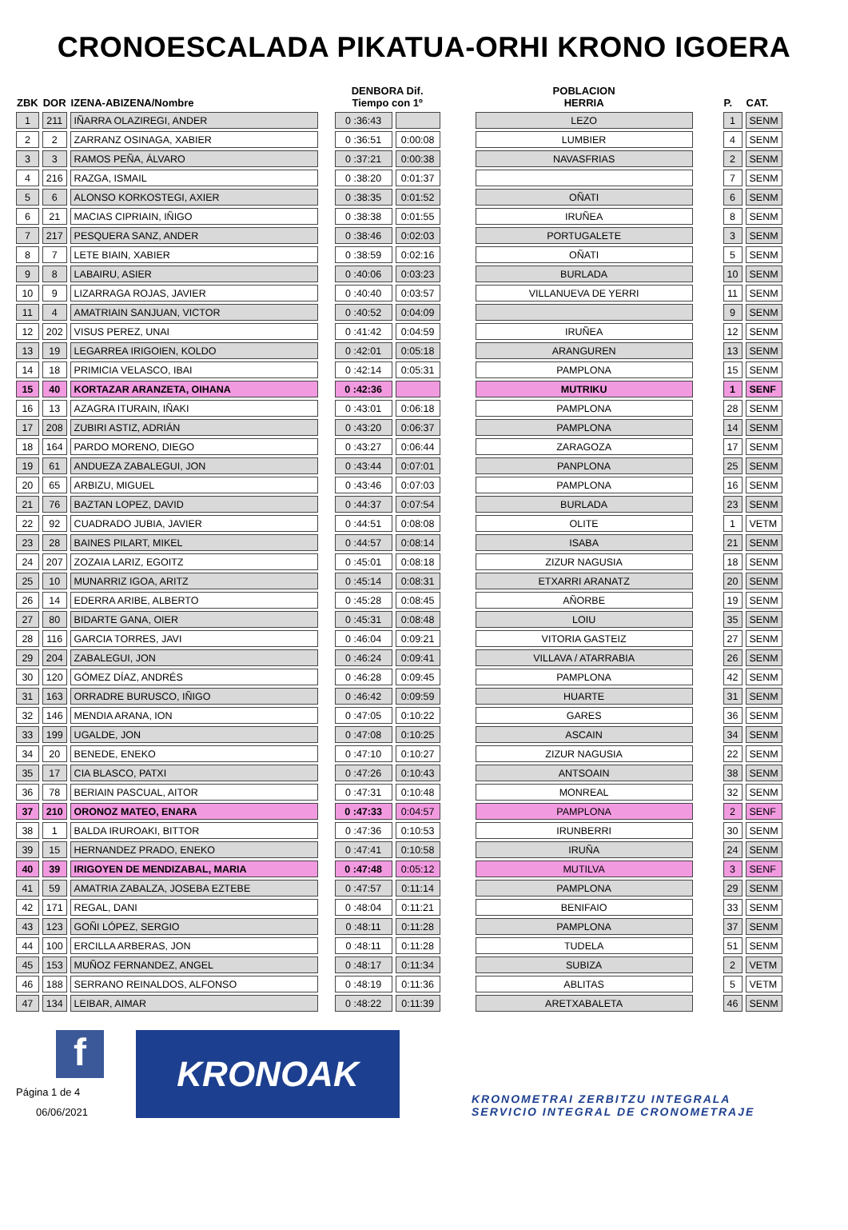CRONOESCALADA PIKATUA-ORHI KRONO IGOERA
| ZBK | DOR | IZENA-ABIZENA/Nombre | | DENBORA Dif. Tiempo con 1º | | | POBLACION HERRIA | | P. | CAT. |
| --- | --- | --- | --- | --- | --- | --- | --- | --- | --- | --- |
| 1 | 211 | IÑARRA OLAZIREGI, ANDER | | 0 :36:43 | | | LEZO | | 1 | SENM |
| 2 | 2 | ZARRANZ OSINAGA, XABIER | | 0 :36:51 | 0:00:08 | | LUMBIER | | 4 | SENM |
| 3 | 3 | RAMOS PEÑA, ÁLVARO | | 0 :37:21 | 0:00:38 | | NAVASFRIAS | | 2 | SENM |
| 4 | 216 | RAZGA, ISMAIL | | 0 :38:20 | 0:01:37 | | | | 7 | SENM |
| 5 | 6 | ALONSO KORKOSTEGI, AXIER | | 0 :38:35 | 0:01:52 | | OÑATI | | 6 | SENM |
| 6 | 21 | MACIAS CIPRIAIN, IÑIGO | | 0 :38:38 | 0:01:55 | | IRUÑEA | | 8 | SENM |
| 7 | 217 | PESQUERA SANZ, ANDER | | 0 :38:46 | 0:02:03 | | PORTUGALETE | | 3 | SENM |
| 8 | 7 | LETE BIAIN, XABIER | | 0 :38:59 | 0:02:16 | | OÑATI | | 5 | SENM |
| 9 | 8 | LABAIRU, ASIER | | 0 :40:06 | 0:03:23 | | BURLADA | | 10 | SENM |
| 10 | 9 | LIZARRAGA ROJAS, JAVIER | | 0 :40:40 | 0:03:57 | | VILLANUEVA DE YERRI | | 11 | SENM |
| 11 | 4 | AMATRIAIN SANJUAN, VICTOR | | 0 :40:52 | 0:04:09 | | | | 9 | SENM |
| 12 | 202 | VISUS PEREZ, UNAI | | 0 :41:42 | 0:04:59 | | IRUÑEA | | 12 | SENM |
| 13 | 19 | LEGARREA IRIGOIEN, KOLDO | | 0 :42:01 | 0:05:18 | | ARANGUREN | | 13 | SENM |
| 14 | 18 | PRIMICIA VELASCO, IBAI | | 0 :42:14 | 0:05:31 | | PAMPLONA | | 15 | SENM |
| 15 | 40 | KORTAZAR ARANZETA, OIHANA | | 0 :42:36 | | | MUTRIKU | | 1 | SENF |
| 16 | 13 | AZAGRA ITURAIN, IÑAKI | | 0 :43:01 | 0:06:18 | | PAMPLONA | | 28 | SENM |
| 17 | 208 | ZUBIRI ASTIZ, ADRIÁN | | 0 :43:20 | 0:06:37 | | PAMPLONA | | 14 | SENM |
| 18 | 164 | PARDO MORENO, DIEGO | | 0 :43:27 | 0:06:44 | | ZARAGOZA | | 17 | SENM |
| 19 | 61 | ANDUEZA ZABALEGUI, JON | | 0 :43:44 | 0:07:01 | | PANPLONA | | 25 | SENM |
| 20 | 65 | ARBIZU, MIGUEL | | 0 :43:46 | 0:07:03 | | PAMPLONA | | 16 | SENM |
| 21 | 76 | BAZTAN LOPEZ, DAVID | | 0 :44:37 | 0:07:54 | | BURLADA | | 23 | SENM |
| 22 | 92 | CUADRADO JUBIA, JAVIER | | 0 :44:51 | 0:08:08 | | OLITE | | 1 | VETM |
| 23 | 28 | BAINES PILART, MIKEL | | 0 :44:57 | 0:08:14 | | ISABA | | 21 | SENM |
| 24 | 207 | ZOZAIA LARIZ, EGOITZ | | 0 :45:01 | 0:08:18 | | ZIZUR NAGUSIA | | 18 | SENM |
| 25 | 10 | MUNARRIZ IGOA, ARITZ | | 0 :45:14 | 0:08:31 | | ETXARRI ARANATZ | | 20 | SENM |
| 26 | 14 | EDERRA ARIBE, ALBERTO | | 0 :45:28 | 0:08:45 | | AÑORBE | | 19 | SENM |
| 27 | 80 | BIDARTE GANA, OIER | | 0 :45:31 | 0:08:48 | | LOIU | | 35 | SENM |
| 28 | 116 | GARCIA TORRES, JAVI | | 0 :46:04 | 0:09:21 | | VITORIA GASTEIZ | | 27 | SENM |
| 29 | 204 | ZABALEGUI, JON | | 0 :46:24 | 0:09:41 | | VILLAVA / ATARRABIA | | 26 | SENM |
| 30 | 120 | GÓMEZ DÍAZ, ANDRÉS | | 0 :46:28 | 0:09:45 | | PAMPLONA | | 42 | SENM |
| 31 | 163 | ORRADRE BURUSCO, IÑIGO | | 0 :46:42 | 0:09:59 | | HUARTE | | 31 | SENM |
| 32 | 146 | MENDIA ARANA, ION | | 0 :47:05 | 0:10:22 | | GARES | | 36 | SENM |
| 33 | 199 | UGALDE, JON | | 0 :47:08 | 0:10:25 | | ASCAIN | | 34 | SENM |
| 34 | 20 | BENEDE, ENEKO | | 0 :47:10 | 0:10:27 | | ZIZUR NAGUSIA | | 22 | SENM |
| 35 | 17 | CIA BLASCO, PATXI | | 0 :47:26 | 0:10:43 | | ANTSOAIN | | 38 | SENM |
| 36 | 78 | BERIAIN PASCUAL, AITOR | | 0 :47:31 | 0:10:48 | | MONREAL | | 32 | SENM |
| 37 | 210 | ORONOZ MATEO, ENARA | | 0 :47:33 | 0:04:57 | | PAMPLONA | | 2 | SENF |
| 38 | 1 | BALDA IRUROAKI, BITTOR | | 0 :47:36 | 0:10:53 | | IRUNBERRI | | 30 | SENM |
| 39 | 15 | HERNANDEZ PRADO, ENEKO | | 0 :47:41 | 0:10:58 | | IRUÑA | | 24 | SENM |
| 40 | 39 | IRIGOYEN DE MENDIZABAL, MARIA | | 0 :47:48 | 0:05:12 | | MUTILVA | | 3 | SENF |
| 41 | 59 | AMATRIA ZABALZA, JOSEBA EZTEBE | | 0 :47:57 | 0:11:14 | | PAMPLONA | | 29 | SENM |
| 42 | 171 | REGAL, DANI | | 0 :48:04 | 0:11:21 | | BENIFAIO | | 33 | SENM |
| 43 | 123 | GOÑI LÓPEZ, SERGIO | | 0 :48:11 | 0:11:28 | | PAMPLONA | | 37 | SENM |
| 44 | 100 | ERCILLA ARBERAS, JON | | 0 :48:11 | 0:11:28 | | TUDELA | | 51 | SENM |
| 45 | 153 | MUÑOZ FERNANDEZ, ANGEL | | 0 :48:17 | 0:11:34 | | SUBIZA | | 2 | VETM |
| 46 | 188 | SERRANO REINALDOS, ALFONSO | | 0 :48:19 | 0:11:36 | | ABLITAS | | 5 | VETM |
| 47 | 134 | LEIBAR, AIMAR | | 0 :48:22 | 0:11:39 | | ARETXABALETA | | 46 | SENM |
f
Página 1 de 4
06/06/2021
KRONOAK
KRONOMETRAI ZERBITZU INTEGRALA
SERVICIO INTEGRAL DE CRONOMETRAJE